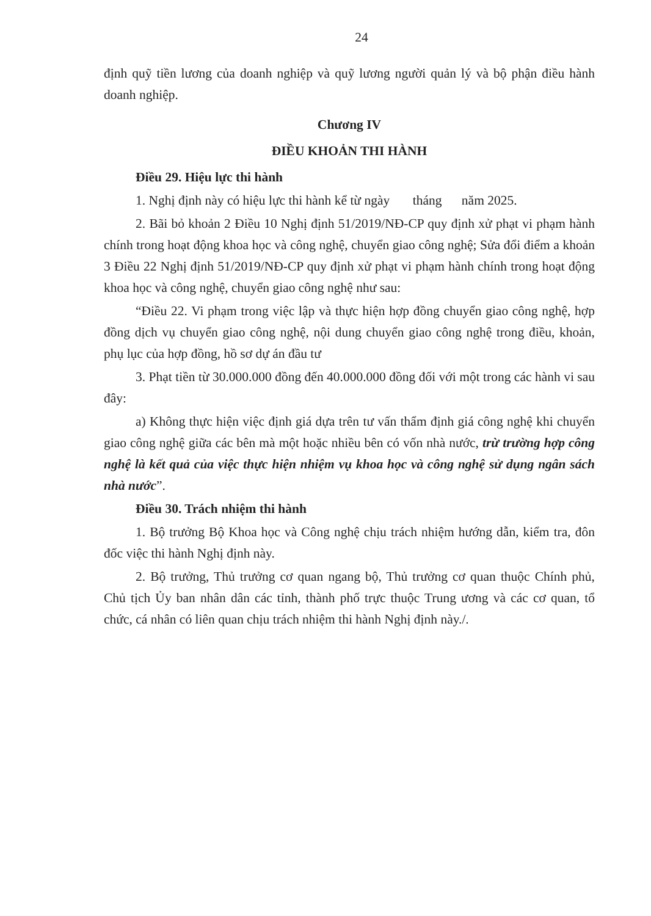24
định quỹ tiền lương của doanh nghiệp và quỹ lương người quản lý và bộ phận điều hành doanh nghiệp.
Chương IV
ĐIỀU KHOẢN THI HÀNH
Điều 29. Hiệu lực thi hành
1. Nghị định này có hiệu lực thi hành kể từ ngày tháng năm 2025.
2. Bãi bỏ khoản 2 Điều 10 Nghị định 51/2019/NĐ-CP quy định xử phạt vi phạm hành chính trong hoạt động khoa học và công nghệ, chuyển giao công nghệ; Sửa đổi điểm a khoản 3 Điều 22 Nghị định 51/2019/NĐ-CP quy định xử phạt vi phạm hành chính trong hoạt động khoa học và công nghệ, chuyển giao công nghệ như sau:
“Điều 22. Vi phạm trong việc lập và thực hiện hợp đồng chuyển giao công nghệ, hợp đồng dịch vụ chuyển giao công nghệ, nội dung chuyển giao công nghệ trong điều, khoản, phụ lục của hợp đồng, hồ sơ dự án đầu tư
3. Phạt tiền từ 30.000.000 đồng đến 40.000.000 đồng đối với một trong các hành vi sau đây:
a) Không thực hiện việc định giá dựa trên tư vấn thẩm định giá công nghệ khi chuyển giao công nghệ giữa các bên mà một hoặc nhiều bên có vốn nhà nước, trừ trường hợp công nghệ là kết quả của việc thực hiện nhiệm vụ khoa học và công nghệ sử dụng ngân sách nhà nước”.
Điều 30. Trách nhiệm thi hành
1. Bộ trưởng Bộ Khoa học và Công nghệ chịu trách nhiệm hướng dẫn, kiểm tra, đôn đốc việc thi hành Nghị định này.
2. Bộ trưởng, Thủ trưởng cơ quan ngang bộ, Thủ trưởng cơ quan thuộc Chính phủ, Chủ tịch Ủy ban nhân dân các tỉnh, thành phố trực thuộc Trung ương và các cơ quan, tổ chức, cá nhân có liên quan chịu trách nhiệm thi hành Nghị định này./.